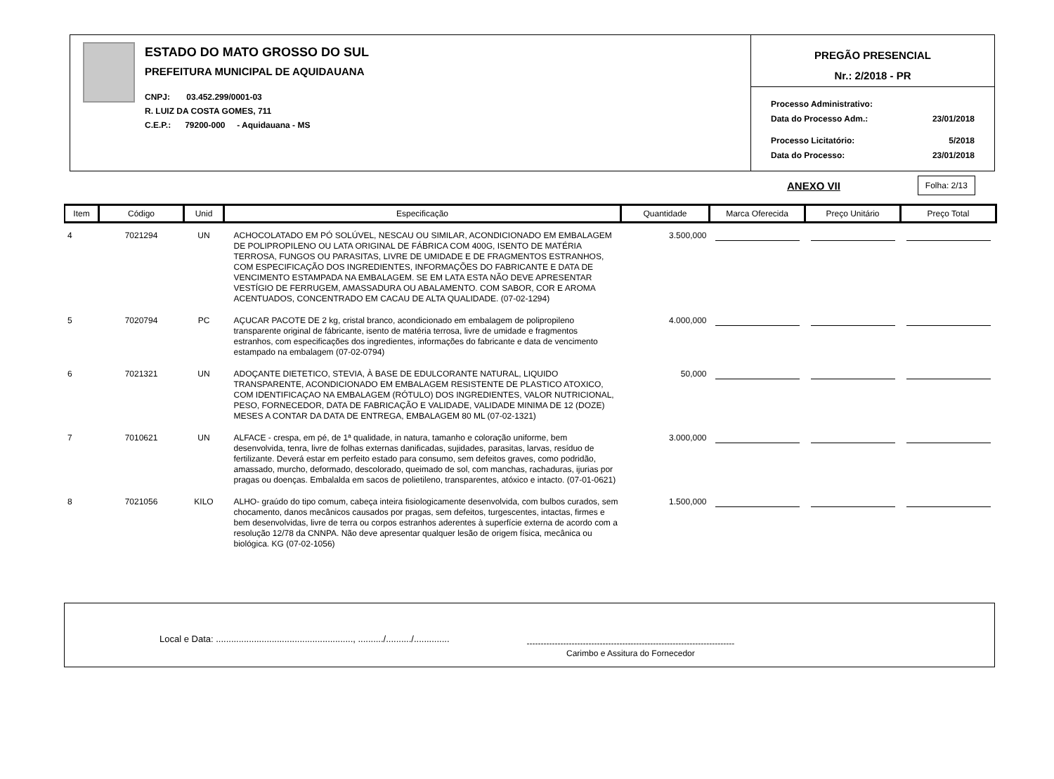ESTADO DO MATO GROSSO DO SUL
PREFEITURA MUNICIPAL DE AQUIDAUANA
CNPJ: 03.452.299/0001-03
R. LUIZ DA COSTA GOMES, 711
C.E.P.: 79200-000 - Aquidauana - MS
PREGÃO PRESENCIAL
Nr.: 2/2018 - PR
Processo Administrativo:
Data do Processo Adm.: 23/01/2018
Processo Licitatório: 5/2018
Data do Processo: 23/01/2018
ANEXO VII Folha: 2/13
| Item | Código | Unid | Especificação | Quantidade | Marca Oferecida | Preço Unitário | Preço Total |
| --- | --- | --- | --- | --- | --- | --- | --- |
| 4 | 7021294 | UN | ACHOCOLATADO EM PÓ SOLÚVEL, NESCAU OU SIMILAR, ACONDICIONADO EM EMBALAGEM DE POLIPROPILENO OU LATA ORIGINAL DE FÁBRICA COM 400G, ISENTO DE MATÉRIA TERROSA, FUNGOS OU PARASITAS, LIVRE DE UMIDADE E DE FRAGMENTOS ESTRANHOS, COM ESPECIFICAÇÃO DOS INGREDIENTES, INFORMAÇÕES DO FABRICANTE E DATA DE VENCIMENTO ESTAMPADA NA EMBALAGEM. SE EM LATA ESTA NÃO DEVE APRESENTAR VESTÍGIO DE FERRUGEM, AMASSADURA OU ABALAMENTO. COM SABOR, COR E AROMA ACENTUADOS, CONCENTRADO EM CACAU DE ALTA QUALIDADE. (07-02-1294) | 3.500,000 | | | |
| 5 | 7020794 | PC | AÇUCAR PACOTE DE 2 kg, cristal branco, acondicionado em embalagem de polipropileno transparente original de fábricante, isento de matéria terrosa, livre de umidade e fragmentos estranhos, com especificações dos ingredientes, informações do fabricante e data de vencimento estampado na embalagem (07-02-0794) | 4.000,000 | | | |
| 6 | 7021321 | UN | ADOÇANTE DIETETICO, STEVIA, À BASE DE EDULCORANTE NATURAL, LIQUIDO TRANSPARENTE, ACONDICIONADO EM EMBALAGEM RESISTENTE DE PLASTICO ATOXICO, COM IDENTIFICAÇAO NA EMBALAGEM (RÓTULO) DOS INGREDIENTES, VALOR NUTRICIONAL, PESO, FORNECEDOR, DATA DE FABRICAÇÃO E VALIDADE, VALIDADE MINIMA DE 12 (DOZE) MESES A CONTAR DA DATA DE ENTREGA, EMBALAGEM 80 ML (07-02-1321) | 50,000 | | | |
| 7 | 7010621 | UN | ALFACE - crespa, em pé, de 1ª qualidade, in natura, tamanho e coloração uniforme, bem desenvolvida, tenra, livre de folhas externas danificadas, sujidades, parasitas, larvas, resíduo de fertilizante. Deverá estar em perfeito estado para consumo, sem defeitos graves, como podridão, amassado, murcho, deformado, descolorado, queimado de sol, com manchas, rachaduras, ijurias por pragas ou doenças. Embalalda em sacos de polietileno, transparentes, atóxico e intacto. (07-01-0621) | 3.000,000 | | | |
| 8 | 7021056 | KILO | ALHO- graúdo do tipo comum, cabeça inteira fisiologicamente desenvolvida, com bulbos curados, sem chocamento, danos mecânicos causados por pragas, sem defeitos, turgescentes, intactas, firmes e bem desenvolvidas, livre de terra ou corpos estranhos aderentes à superfície externa de acordo com a resolução 12/78 da CNNPA. Não deve apresentar qualquer lesão de origem física, mecânica ou biológica. KG (07-02-1056) | 1.500,000 | | | |
Local e Data: ......................................................, ........../........../..............
--------------------------------------------------------------------------
Carimbo e Assitura do Fornecedor